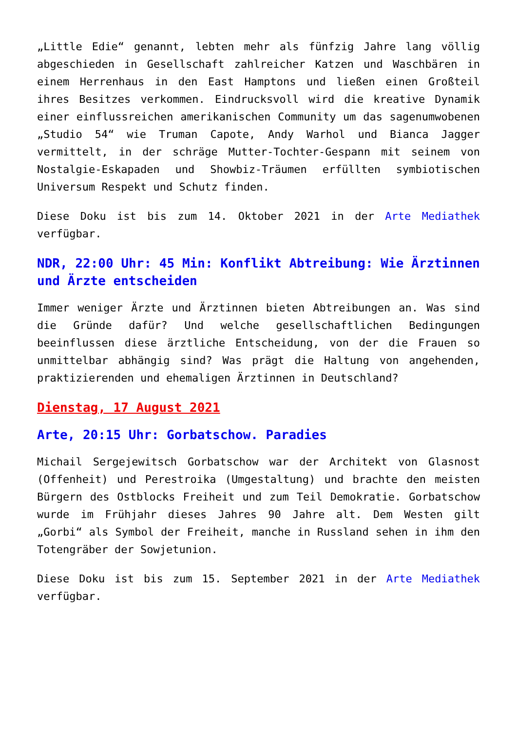„Little Edie“ genannt, lebten mehr als fünfzig Jahre lang völlig abgeschieden in Gesellschaft zahlreicher Katzen und Waschbären in einem Herrenhaus in den East Hamptons und ließen einen Großteil ihres Besitzes verkommen. Eindrucksvoll wird die kreative Dynamik einer einflussreichen amerikanischen Community um das sagenumwobenen „Studio 54“ wie Truman Capote, Andy Warhol und Bianca Jagger vermittelt, in der schräge Mutter-Tochter-Gespann mit seinem von Nostalgie-Eskapaden und Showbiz-Träumen erfüllten symbiotischen Universum Respekt und Schutz finden.
Diese Doku ist bis zum 14. Oktober 2021 in der Arte Mediathek verfügbar.
NDR, 22:00 Uhr: 45 Min: Konflikt Abtreibung: Wie Ärztinnen und Ärzte entscheiden
Immer weniger Ärzte und Ärztinnen bieten Abtreibungen an. Was sind die Gründe dafür? Und welche gesellschaftlichen Bedingungen beeinflussen diese ärztliche Entscheidung, von der die Frauen so unmittelbar abhängig sind? Was prägt die Haltung von angehenden, praktizierenden und ehemaligen Ärztinnen in Deutschland?
Dienstag, 17 August 2021
Arte, 20:15 Uhr: Gorbatschow. Paradies
Michail Sergejewitsch Gorbatschow war der Architekt von Glasnost (Offenheit) und Perestroika (Umgestaltung) und brachte den meisten Bürgern des Ostblocks Freiheit und zum Teil Demokratie. Gorbatschow wurde im Frühjahr dieses Jahres 90 Jahre alt. Dem Westen gilt „Gorbi“ als Symbol der Freiheit, manche in Russland sehen in ihm den Totengräber der Sowjetunion.
Diese Doku ist bis zum 15. September 2021 in der Arte Mediathek verfügbar.